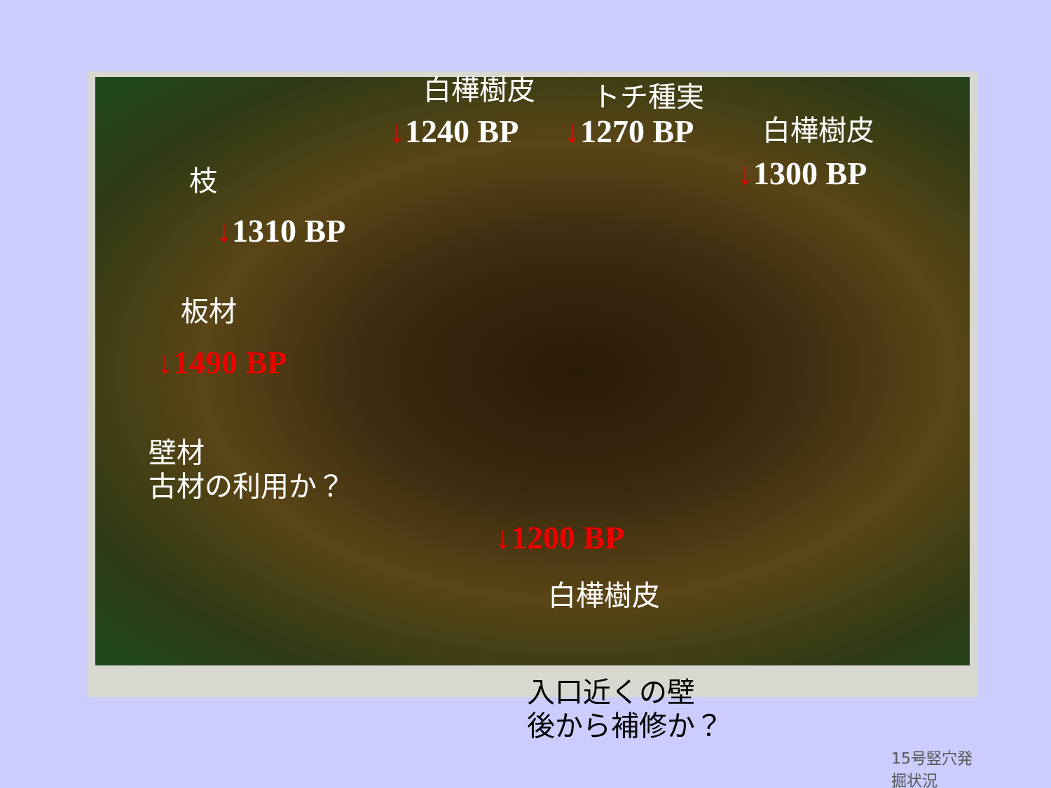15号竪穴発掘状況 白樺樹皮 トチ種実
↓1240 BP ↓1270 BP 白樺樹皮
↓1300 BP
枝
↓1310 BP
板材
↓1490 BP
壁材
古材の利用か？
↓1200 BP
白樺樹皮
入口近くの壁
後から補修か？